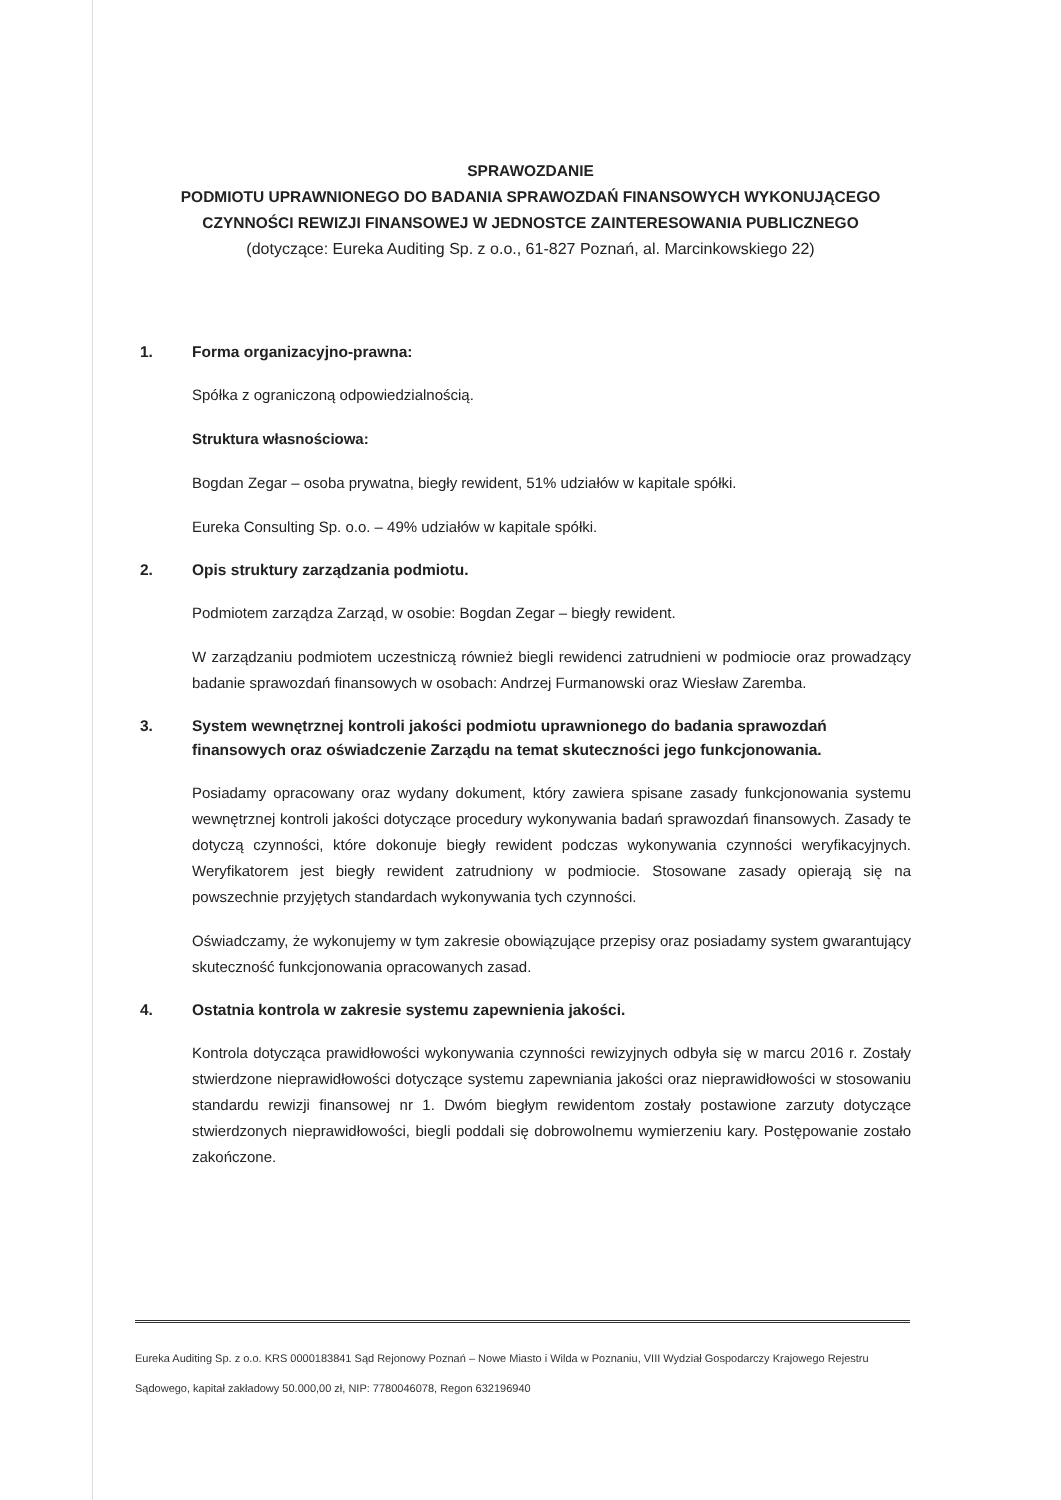SPRAWOZDANIE
PODMIOTU UPRAWNIONEGO DO BADANIA SPRAWOZDAŃ FINANSOWYCH WYKONUJĄCEGO
CZYNNOŚCI REWIZJI FINANSOWEJ W JEDNOSTCE ZAINTERESOWANIA PUBLICZNEGO
(dotyczące: Eureka Auditing Sp. z o.o., 61-827 Poznań, al. Marcinkowskiego 22)
1. Forma organizacyjno-prawna:
Spółka z ograniczoną odpowiedzialnością.
Struktura własnościowa:
Bogdan Zegar – osoba prywatna, biegły rewident, 51% udziałów w kapitale spółki.
Eureka Consulting Sp. o.o. – 49% udziałów w kapitale spółki.
2. Opis struktury zarządzania podmiotu.
Podmiotem zarządza Zarząd, w osobie: Bogdan Zegar – biegły rewident.
W zarządzaniu podmiotem uczestniczą również biegli rewidenci zatrudnieni w podmiocie oraz prowadzący badanie sprawozdań finansowych w osobach: Andrzej Furmanowski oraz Wiesław Zaremba.
3. System wewnętrznej kontroli jakości podmiotu uprawnionego do badania sprawozdań finansowych oraz oświadczenie Zarządu na temat skuteczności jego funkcjonowania.
Posiadamy opracowany oraz wydany dokument, który zawiera spisane zasady funkcjonowania systemu wewnętrznej kontroli jakości dotyczące procedury wykonywania badań sprawozdań finansowych. Zasady te dotyczą czynności, które dokonuje biegły rewident podczas wykonywania czynności weryfikacyjnych. Weryfikatorem jest biegły rewident zatrudniony w podmiocie. Stosowane zasady opierają się na powszechnie przyjętych standardach wykonywania tych czynności.
Oświadczamy, że wykonujemy w tym zakresie obowiązujące przepisy oraz posiadamy system gwarantujący skuteczność funkcjonowania opracowanych zasad.
4. Ostatnia kontrola w zakresie systemu zapewnienia jakości.
Kontrola dotycząca prawidłowości wykonywania czynności rewizyjnych odbyła się w marcu 2016 r. Zostały stwierdzone nieprawidłowości dotyczące systemu zapewniania jakości oraz nieprawidłowości w stosowaniu standardu rewizji finansowej nr 1. Dwóm biegłym rewidentom zostały postawione zarzuty dotyczące stwierdzonych nieprawidłowości, biegli poddali się dobrowolnemu wymierzeniu kary. Postępowanie zostało zakończone.
Eureka Auditing Sp. z o.o. KRS 0000183841 Sąd Rejonowy Poznań – Nowe Miasto i Wilda w Poznaniu, VIII Wydział Gospodarczy Krajowego Rejestru Sądowego, kapitał zakładowy 50.000,00 zł, NIP: 7780046078, Regon 632196940